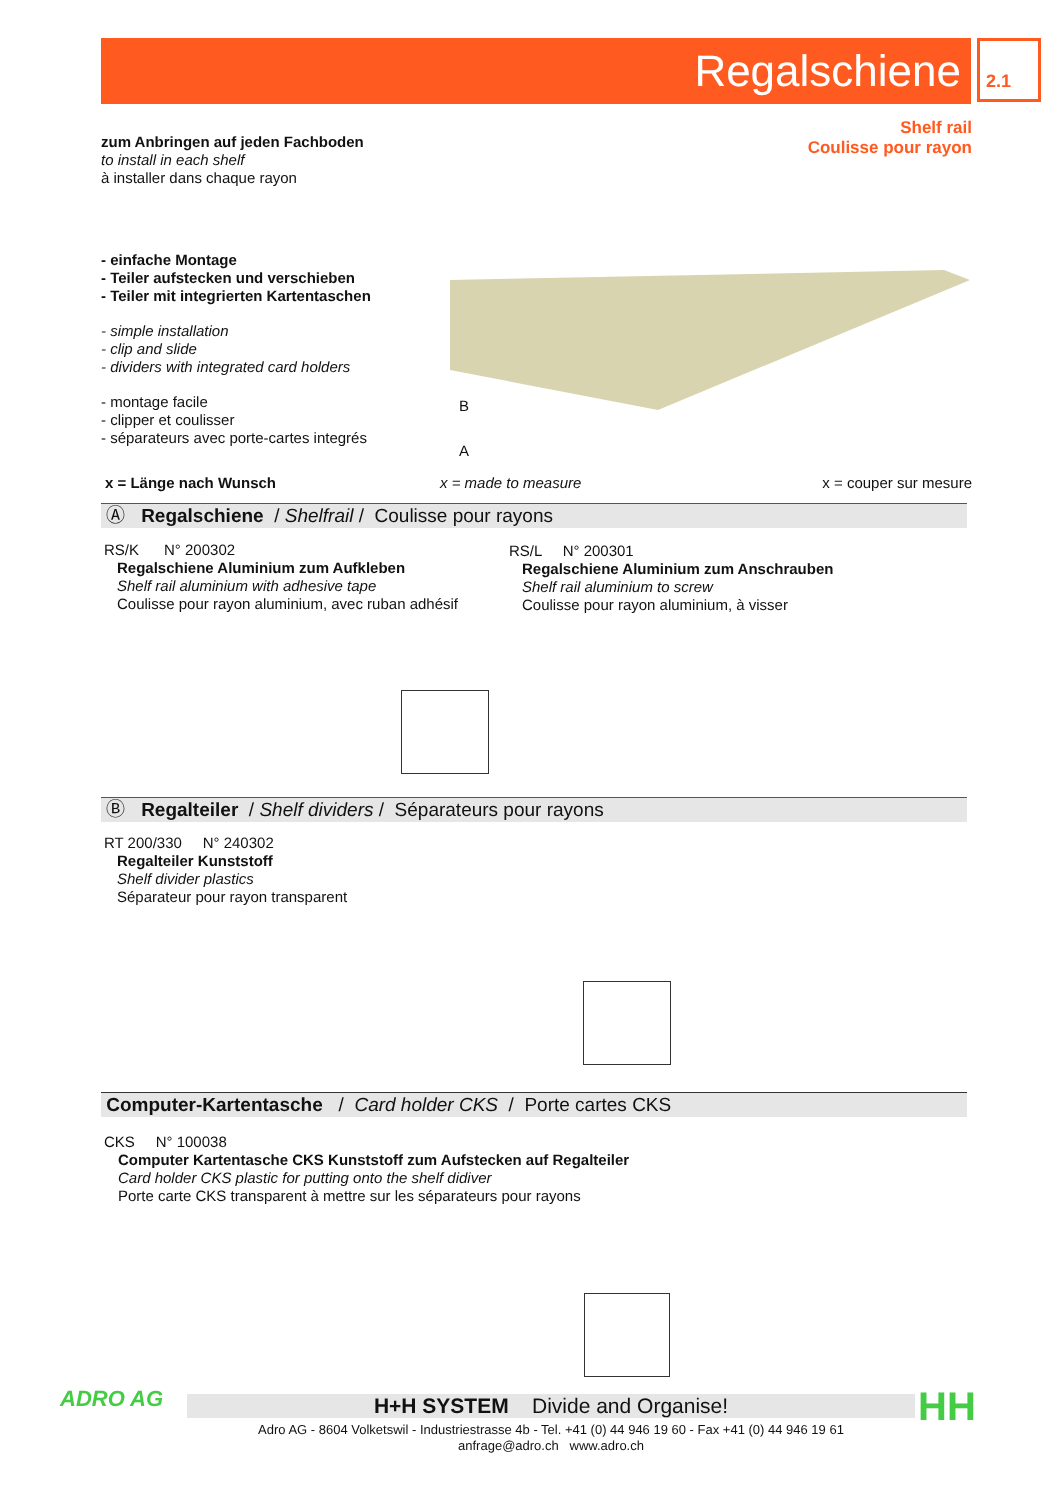Regalschiene 2.1
Shelf rail
Coulisse pour rayon
zum Anbringen auf jeden Fachboden
to install in each shelf
à installer dans chaque rayon
- einfache Montage
- Teiler aufstecken und verschieben
- Teiler mit integrierten Kartentaschen
- simple installation
- clip and slide
- dividers with integrated card holders
- montage facile
- clipper et coulisser
- séparateurs avec porte-cartes integrés
B
A
x = Länge nach Wunsch x = made to measure x = couper sur mesure
Ⓐ Regalschiene / Shelfrail / Coulisse pour rayons
RS/K N° 200302
Regalschiene Aluminium zum Aufkleben
Shelf rail aluminium with adhesive tape
Coulisse pour rayon aluminium, avec ruban adhésif
RS/L N° 200301
Regalschiene Aluminium zum Anschrauben
Shelf rail aluminium to screw
Coulisse pour rayon aluminium, à visser
Ⓑ Regalteiler / Shelf dividers / Séparateurs pour rayons
RT 200/330 N° 240302
Regalteiler Kunststoff
Shelf divider plastics
Séparateur pour rayon transparent
Computer-Kartentasche / Card holder CKS / Porte cartes CKS
CKS N° 100038
Computer Kartentasche CKS Kunststoff zum Aufstecken auf Regalteiler
Card holder CKS plastic for putting onto the shelf didiver
Porte carte CKS transparent à mettre sur les séparateurs pour rayons
ADRO AG H+H SYSTEM Divide and Organise!
Adro AG - 8604 Volketswil - Industriestrasse 4b - Tel. +41 (0) 44 946 19 60 - Fax +41 (0) 44 946 19 61
anfrage@adro.ch www.adro.ch
HH